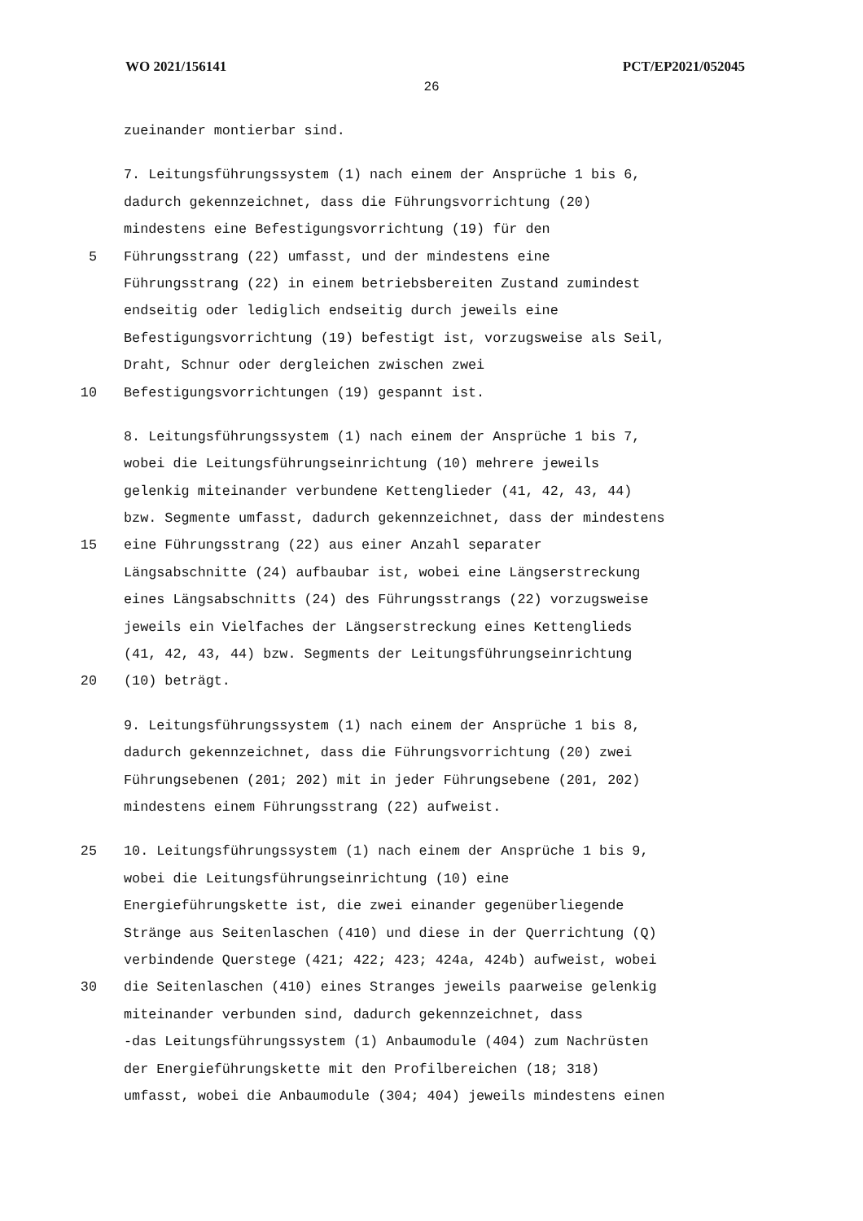WO 2021/156141 PCT/EP2021/052045
26
zueinander montierbar sind.
7. Leitungsführungssystem (1) nach einem der Ansprüche 1 bis 6,
dadurch gekennzeichnet, dass die Führungsvorrichtung (20)
mindestens eine Befestigungsvorrichtung (19) für den
5 Führungsstrang (22) umfasst, und der mindestens eine
Führungsstrang (22) in einem betriebsbereiten Zustand zumindest
endseitig oder lediglich endseitig durch jeweils eine
Befestigungsvorrichtung (19) befestigt ist, vorzugsweise als Seil,
Draht, Schnur oder dergleichen zwischen zwei
10 Befestigungsvorrichtungen (19) gespannt ist.
8. Leitungsführungssystem (1) nach einem der Ansprüche 1 bis 7,
wobei die Leitungsführungseinrichtung (10) mehrere jeweils
gelenkig miteinander verbundene Kettenglieder (41, 42, 43, 44)
bzw. Segmente umfasst, dadurch gekennzeichnet, dass der mindestens
15 eine Führungsstrang (22) aus einer Anzahl separater
Längsabschnitte (24) aufbaubar ist, wobei eine Längserstreckung
eines Längsabschnitts (24) des Führungsstrangs (22) vorzugsweise
jeweils ein Vielfaches der Längserstreckung eines Kettenglieds
(41, 42, 43, 44) bzw. Segments der Leitungsführungseinrichtung
20 (10) beträgt.
9. Leitungsführungssystem (1) nach einem der Ansprüche 1 bis 8,
dadurch gekennzeichnet, dass die Führungsvorrichtung (20) zwei
Führungsebenen (201; 202) mit in jeder Führungsebene (201, 202)
mindestens einem Führungsstrang (22) aufweist.
25 10. Leitungsführungssystem (1) nach einem der Ansprüche 1 bis 9,
wobei die Leitungsführungseinrichtung (10) eine
Energieführungskette ist, die zwei einander gegenüberliegende
Stränge aus Seitenlaschen (410) und diese in der Querrichtung (Q)
verbindende Querstege (421; 422; 423; 424a, 424b) aufweist, wobei
30 die Seitenlaschen (410) eines Stranges jeweils paarweise gelenkig
miteinander verbunden sind, dadurch gekennzeichnet, dass
-das Leitungsführungssystem (1) Anbaumodule (404) zum Nachrüsten
der Energieführungskette mit den Profilbereichen (18; 318)
umfasst, wobei die Anbaumodule (304; 404) jeweils mindestens einen